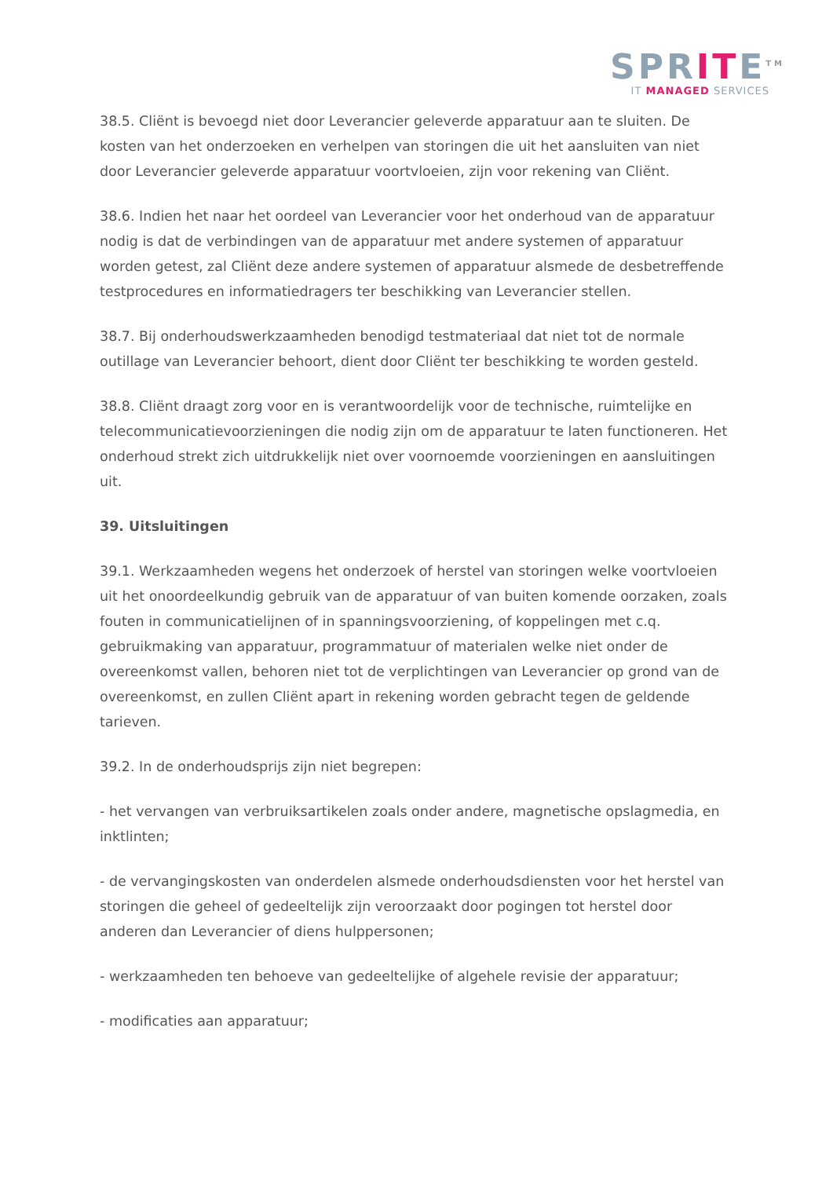SPRITE<sup>TM</sup>
IT MANAGED SERVICES
38.5. Cliënt is bevoegd niet door Leverancier geleverde apparatuur aan te sluiten. De kosten van het onderzoeken en verhelpen van storingen die uit het aansluiten van niet door Leverancier geleverde apparatuur voortvloeien, zijn voor rekening van Cliënt.
38.6. Indien het naar het oordeel van Leverancier voor het onderhoud van de apparatuur nodig is dat de verbindingen van de apparatuur met andere systemen of apparatuur worden getest, zal Cliënt deze andere systemen of apparatuur alsmede de desbetreffende testprocedures en informatiedragers ter beschikking van Leverancier stellen.
38.7. Bij onderhoudswerkzaamheden benodigd testmateriaal dat niet tot de normale outillage van Leverancier behoort, dient door Cliënt ter beschikking te worden gesteld.
38.8. Cliënt draagt zorg voor en is verantwoordelijk voor de technische, ruimtelijke en telecommunicatievoorzieningen die nodig zijn om de apparatuur te laten functioneren. Het onderhoud strekt zich uitdrukkelijk niet over voornoemde voorzieningen en aansluitingen uit.
39. Uitsluitingen
39.1. Werkzaamheden wegens het onderzoek of herstel van storingen welke voortvloeien uit het onoordeelkundig gebruik van de apparatuur of van buiten komende oorzaken, zoals fouten in communicatielijnen of in spanningsvoorziening, of koppelingen met c.q. gebruikmaking van apparatuur, programmatuur of materialen welke niet onder de overeenkomst vallen, behoren niet tot de verplichtingen van Leverancier op grond van de overeenkomst, en zullen Cliënt apart in rekening worden gebracht tegen de geldende tarieven.
39.2. In de onderhoudsprijs zijn niet begrepen:
- het vervangen van verbruiksartikelen zoals onder andere, magnetische opslagmedia, en inktlinten;
- de vervangingskosten van onderdelen alsmede onderhoudsdiensten voor het herstel van storingen die geheel of gedeeltelijk zijn veroorzaakt door pogingen tot herstel door anderen dan Leverancier of diens hulppersonen;
- werkzaamheden ten behoeve van gedeeltelijke of algehele revisie der apparatuur;
- modificaties aan apparatuur;